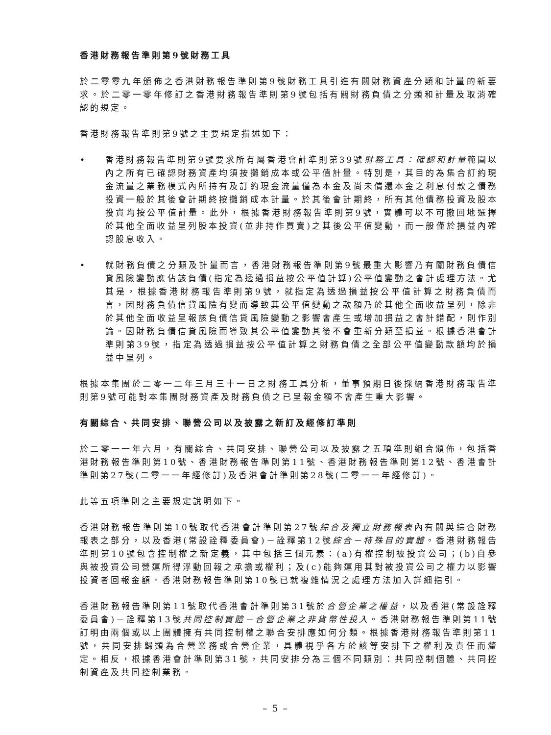香港財務報告準則第9號財務工具
於二零零九年頒佈之香港財務報告準則第9號財務工具引進有關財務資產分類和計量的新要求。於二零一零年修訂之香港財務報告準則第9號包括有關財務負債之分類和計量及取消確認的規定。
香港財務報告準則第9號之主要規定描述如下：
• 香港財務報告準則第9號要求所有屬香港會計準則第39號財務工具：確認和計量範圍以內之所有已確認財務資產均須按攤銷成本或公平值計量。特別是，其目的為集合訂約現金流量之業務模式內所持有及訂約現金流量僅為本金及尚未償還本金之利息付款之債務投資一般於其後會計期終按攤銷成本計量。於其後會計期終，所有其他債務投資及股本投資均按公平值計量。此外，根據香港財務報告準則第9號，實體可以不可撤回地選擇於其他全面收益呈列股本投資(並非持作買賣)之其後公平值變動，而一般僅於損益內確認股息收入。
• 就財務負債之分類及計量而言，香港財務報告準則第9號最重大影響乃有關財務負債信貸風險變動應佔該負債(指定為透過損益按公平值計算)公平值變動之會計處理方法。尤其是，根據香港財務報告準則第9號，就指定為透過損益按公平值計算之財務負債而言，因財務負債信貸風險有變而導致其公平值變動之款額乃於其他全面收益呈列，除非於其他全面收益呈報該負債信貸風險變動之影響會產生或增加損益之會計錯配，則作別論。因財務負債信貸風險而導致其公平值變動其後不會重新分類至損益。根據香港會計準則第39號，指定為透過損益按公平值計算之財務負債之全部公平值變動款額均於損益中呈列。
根據本集團於二零一二年三月三十一日之財務工具分析，董事預期日後採納香港財務報告準則第9號可能對本集團財務資產及財務負債之已呈報金額不會產生重大影響。
有關綜合、共同安排、聯營公司以及披露之新訂及經修訂準則
於二零一一年六月，有關綜合、共同安排、聯營公司以及披露之五項準則組合頒佈，包括香港財務報告準則第10號、香港財務報告準則第11號、香港財務報告準則第12號、香港會計準則第27號(二零一一年經修訂)及香港會計準則第28號(二零一一年經修訂)。
此等五項準則之主要規定說明如下。
香港財務報告準則第10號取代香港會計準則第27號綜合及獨立財務報表內有關與綜合財務報表之部分，以及香港(常設詮釋委員會)－詮釋第12號綜合－特殊目的實體。香港財務報告準則第10號包含控制權之新定義，其中包括三個元素：(a)有權控制被投資公司；(b)自參與被投資公司營運所得浮動回報之承擔或權利；及(c)能夠運用其對被投資公司之權力以影響投資者回報金額。香港財務報告準則第10號已就複雜情況之處理方法加入詳細指引。
香港財務報告準則第11號取代香港會計準則第31號於合營企業之權益，以及香港(常設詮釋委員會)－詮釋第13號共同控制實體－合營企業之非貨幣性投入。香港財務報告準則第11號訂明由兩個或以上團體擁有共同控制權之聯合安排應如何分類。根據香港財務報告準則第11號，共同安排歸類為合營業務或合營企業，具體視乎各方於該等安排下之權利及責任而釐定。相反，根據香港會計準則第31號，共同安排分為三個不同類別：共同控制個體、共同控制資產及共同控制業務。
– 5 –